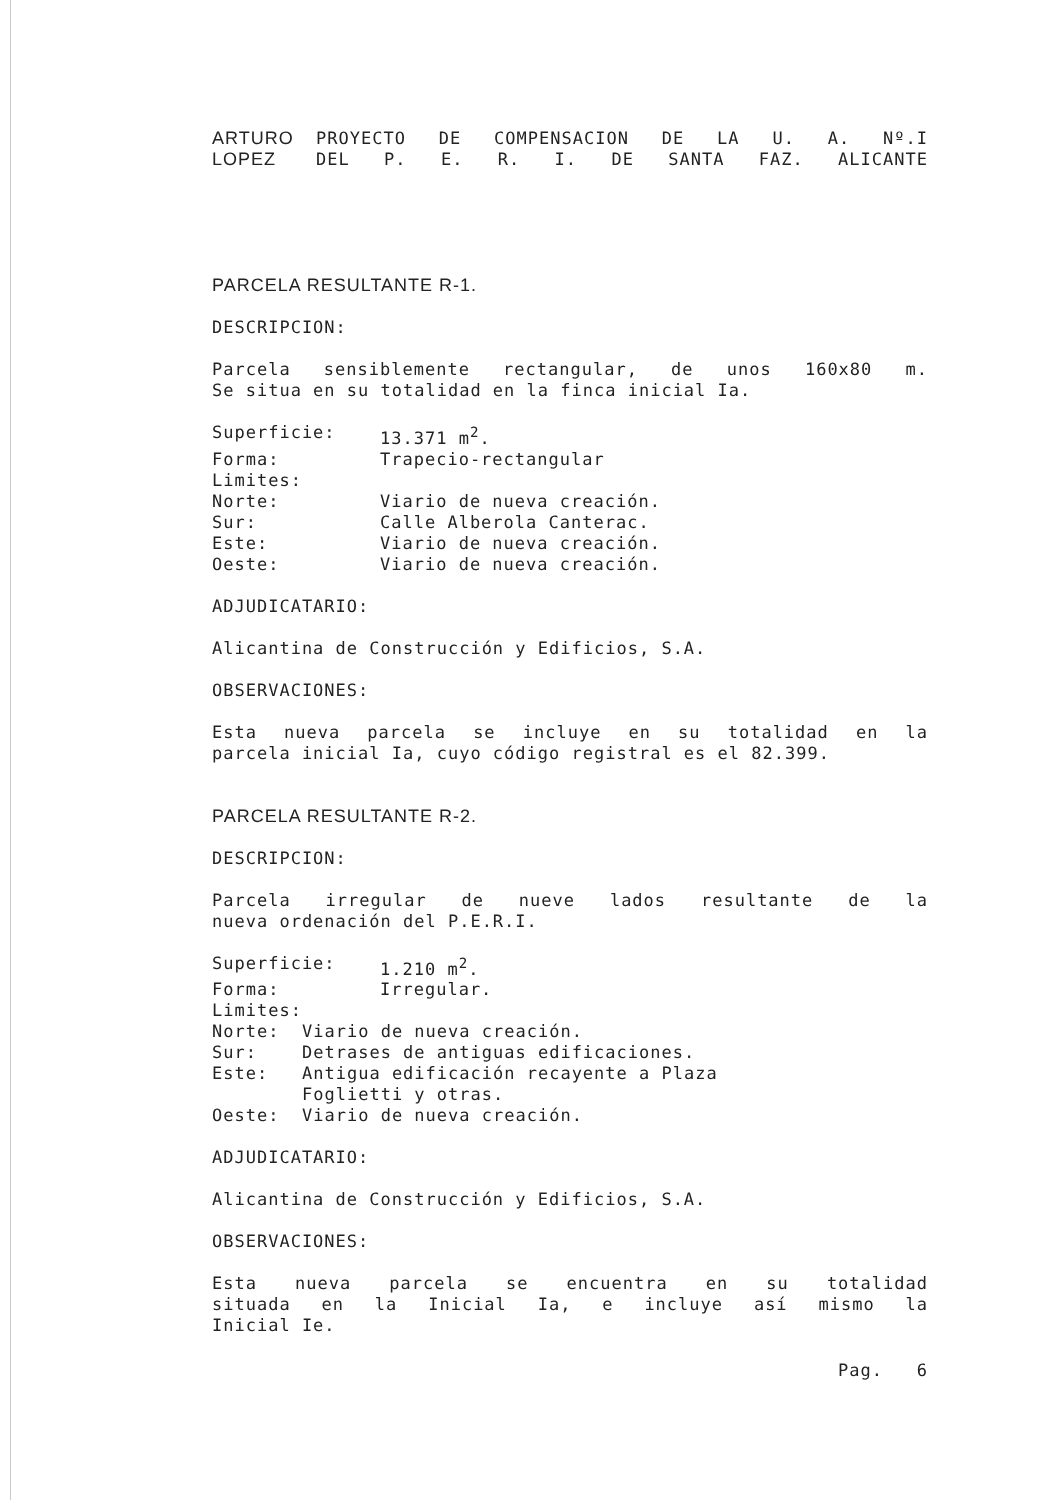ARTURO
LOPEZ
PROYECTO DE COMPENSACION DE LA U. A. Nº.I
DEL P. E. R. I. DE SANTA FAZ. ALICANTE
PARCELA RESULTANTE R-1.
DESCRIPCION:
Parcela sensiblemente rectangular, de unos 160x80 m.
Se situa en su totalidad en la finca inicial Ia.
Superficie: 13.371 m<sup>2</sup>.
Forma: Trapecio-rectangular
Limites:
Norte: Viario de nueva creación.
Sur: Calle Alberola Canterac.
Este: Viario de nueva creación.
Oeste: Viario de nueva creación.
ADJUDICATARIO:
Alicantina de Construcción y Edificios, S.A.
OBSERVACIONES:
Esta nueva parcela se incluye en su totalidad en la
parcela inicial Ia, cuyo código registral es el 82.399.
PARCELA RESULTANTE R-2.
DESCRIPCION:
Parcela irregular de nueve lados resultante de la
nueva ordenación del P.E.R.I.
Superficie: 1.210 m<sup>2</sup>.
Forma: Irregular.
Limites:
Norte: Viario de nueva creación.
Sur: Detrases de antiguas edificaciones.
Este: Antigua edificación recayente a Plaza
Foglietti y otras.
Oeste: Viario de nueva creación.
ADJUDICATARIO:
Alicantina de Construcción y Edificios, S.A.
OBSERVACIONES:
Esta nueva parcela se encuentra en su totalidad
situada en la Inicial Ia, e incluye así mismo la
Inicial Ie.
Pag. 6